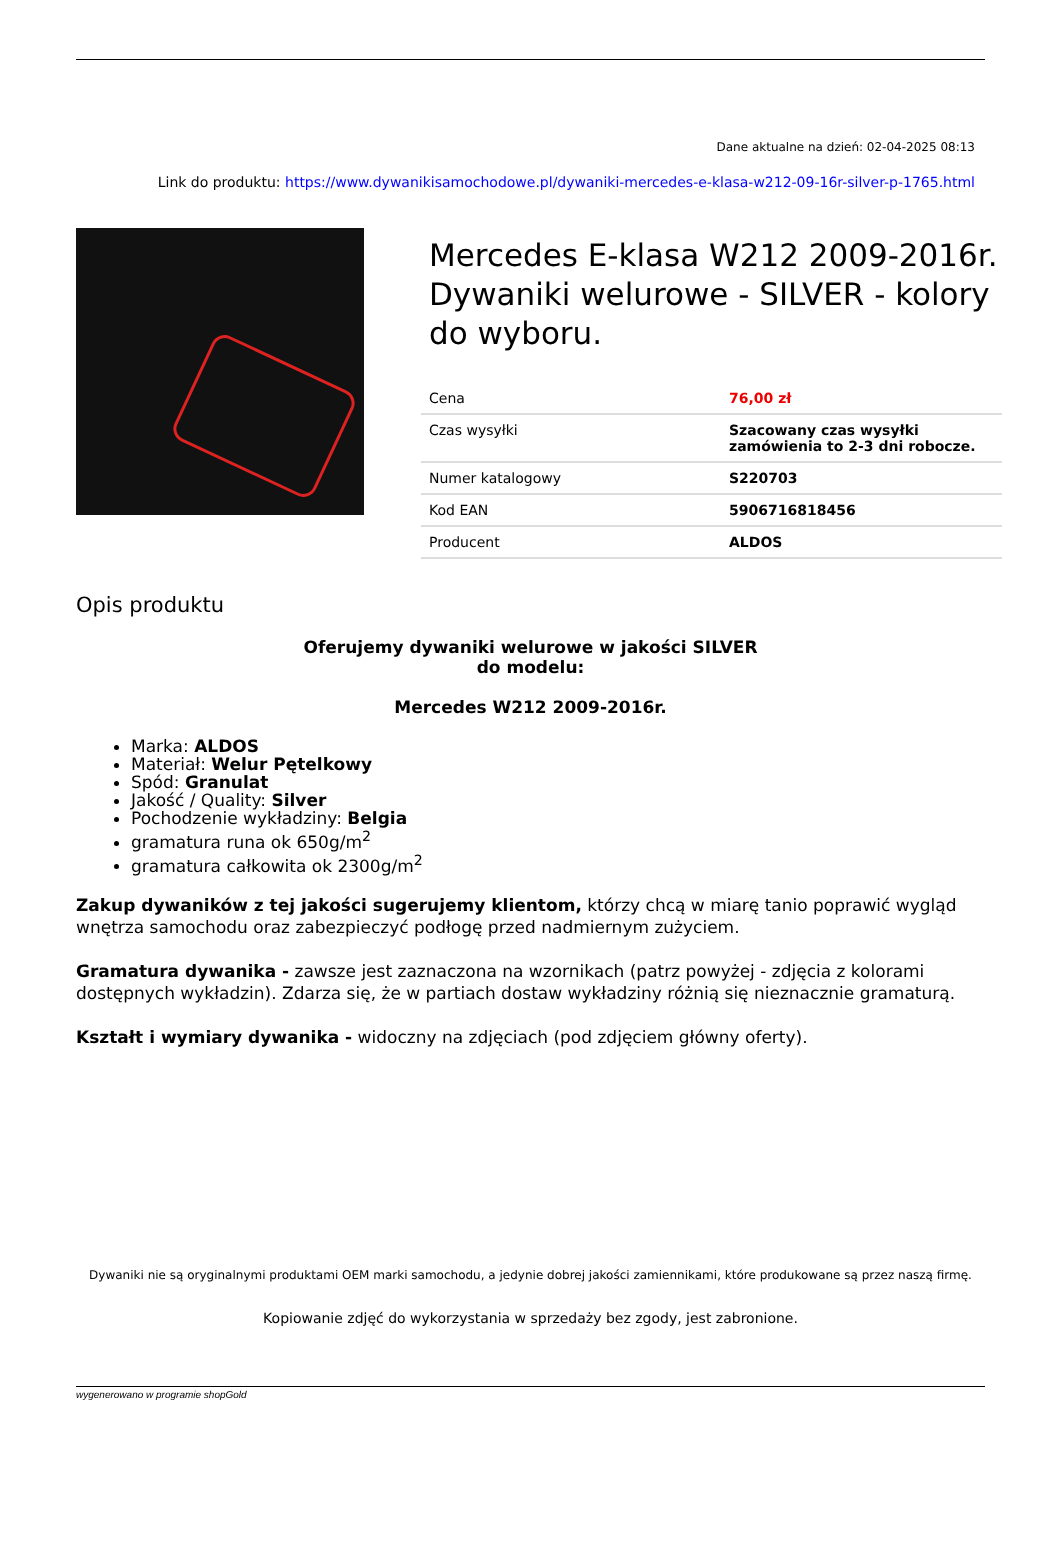Dane aktualne na dzień: 02-04-2025 08:13
Link do produktu: https://www.dywanikisamochodowe.pl/dywaniki-mercedes-e-klasa-w212-09-16r-silver-p-1765.html
Mercedes E-klasa W212 2009-2016r. Dywaniki welurowe - SILVER - kolory do wyboru.
| Cena | 76,00 zł |
| Czas wysyłki | Szacowany czas wysyłki zamówienia to 2-3 dni robocze. |
| Numer katalogowy | S220703 |
| Kod EAN | 5906716818456 |
| Producent | ALDOS |
Opis produktu
Oferujemy dywaniki welurowe w jakości SILVER
do modelu:
Mercedes W212 2009-2016r.
Marka: ALDOS
Materiał: Welur Pętelkowy
Spód: Granulat
Jakość / Quality: Silver
Pochodzenie wykładziny: Belgia
gramatura runa ok 650g/m<sup>2</sup>
gramatura całkowita ok 2300g/m<sup>2</sup>
Zakup dywaników z tej jakości sugerujemy klientom, którzy chcą w miarę tanio poprawić wygląd wnętrza samochodu oraz zabezpieczyć podłogę przed nadmiernym zużyciem.
Gramatura dywanika - zawsze jest zaznaczona na wzornikach (patrz powyżej - zdjęcia z kolorami dostępnych wykładzin). Zdarza się, że w partiach dostaw wykładziny różnią się nieznacznie gramaturą.
Kształt i wymiary dywanika - widoczny na zdjęciach (pod zdjęciem główny oferty).
Dywaniki nie są oryginalnymi produktami OEM marki samochodu, a jedynie dobrej jakości zamiennikami, które produkowane są przez naszą firmę.
Kopiowanie zdjęć do wykorzystania w sprzedaży bez zgody, jest zabronione.
wygenerowano w programie shopGold